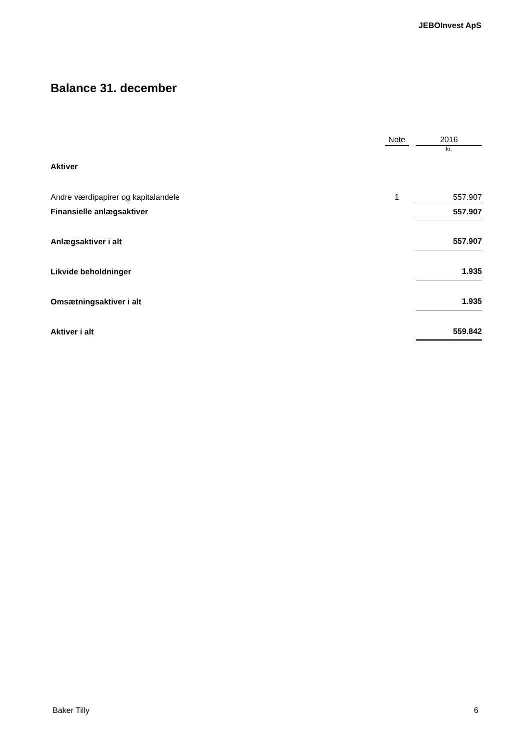JEBOInvest ApS
Balance 31. december
| | Note | | 2016 |
| --- | --- | --- | --- |
| | | | kr. |
| Aktiver | | | |
| Andre værdipapirer og kapitalandele | 1 | | 557.907 |
| Finansielle anlægsaktiver | | | 557.907 |
| Anlægsaktiver i alt | | | 557.907 |
| Likvide beholdninger | | | 1.935 |
| Omsætningsaktiver i alt | | | 1.935 |
| Aktiver i alt | | | 559.842 |
Baker Tilly 6